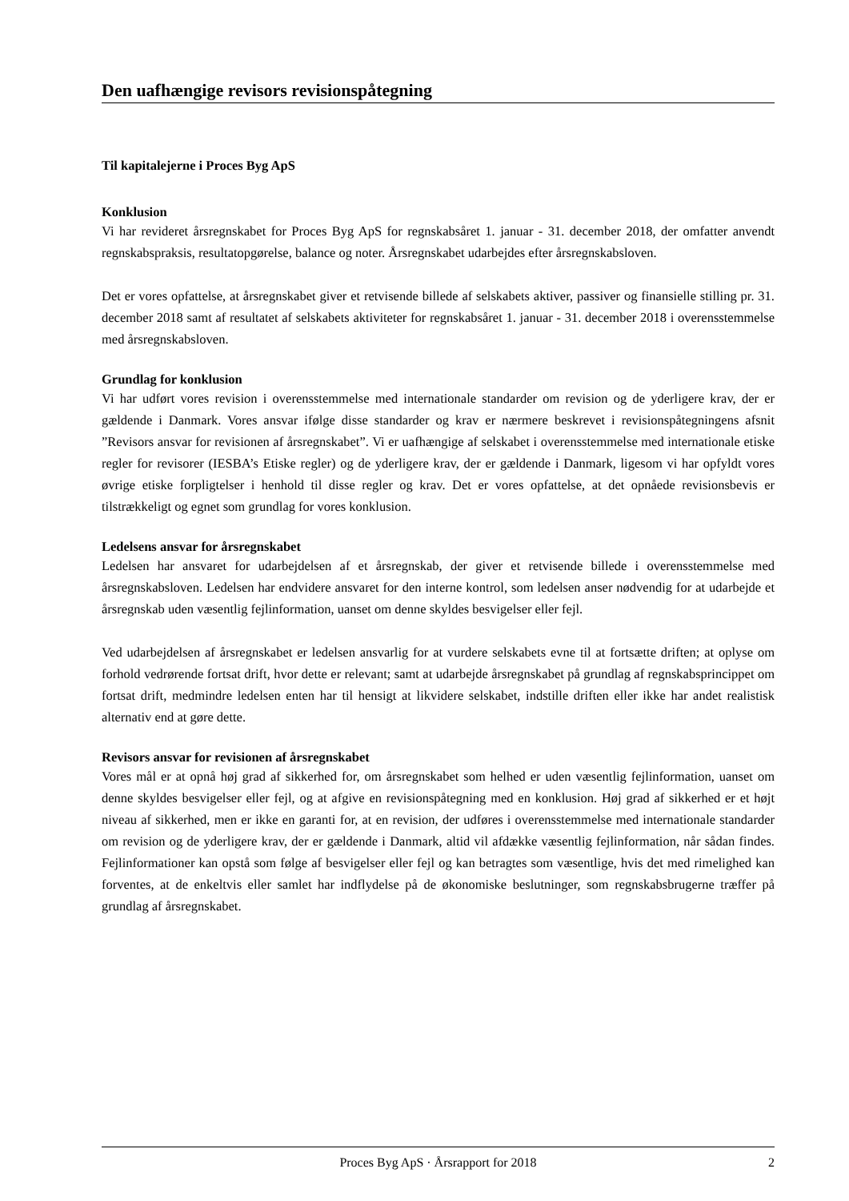Den uafhængige revisors revisionspåtegning
Til kapitalejerne i Proces Byg ApS
Konklusion
Vi har revideret årsregnskabet for Proces Byg ApS for regnskabsåret 1. januar - 31. december 2018, der omfatter anvendt regnskabspraksis, resultatopgørelse, balance og noter. Årsregnskabet udarbejdes efter årsregnskabsloven.
Det er vores opfattelse, at årsregnskabet giver et retvisende billede af selskabets aktiver, passiver og finansielle stilling pr. 31. december 2018 samt af resultatet af selskabets aktiviteter for regnskabsåret 1. januar - 31. december 2018 i overensstemmelse med årsregnskabsloven.
Grundlag for konklusion
Vi har udført vores revision i overensstemmelse med internationale standarder om revision og de yderligere krav, der er gældende i Danmark. Vores ansvar ifølge disse standarder og krav er nærmere beskrevet i revisionspåtegningens afsnit ”Revisors ansvar for revisionen af årsregnskabet”. Vi er uafhængige af selskabet i overensstemmelse med internationale etiske regler for revisorer (IESBA’s Etiske regler) og de yderligere krav, der er gældende i Danmark, ligesom vi har opfyldt vores øvrige etiske forpligtelser i henhold til disse regler og krav. Det er vores opfattelse, at det opnåede revisionsbevis er tilstrækkeligt og egnet som grundlag for vores konklusion.
Ledelsens ansvar for årsregnskabet
Ledelsen har ansvaret for udarbejdelsen af et årsregnskab, der giver et retvisende billede i overensstemmelse med årsregnskabsloven. Ledelsen har endvidere ansvaret for den interne kontrol, som ledelsen anser nødvendig for at udarbejde et årsregnskab uden væsentlig fejlinformation, uanset om denne skyldes besvigelser eller fejl.
Ved udarbejdelsen af årsregnskabet er ledelsen ansvarlig for at vurdere selskabets evne til at fortsætte driften; at oplyse om forhold vedrørende fortsat drift, hvor dette er relevant; samt at udarbejde årsregnskabet på grundlag af regnskabsprincippet om fortsat drift, medmindre ledelsen enten har til hensigt at likvidere selskabet, indstille driften eller ikke har andet realistisk alternativ end at gøre dette.
Revisors ansvar for revisionen af årsregnskabet
Vores mål er at opnå høj grad af sikkerhed for, om årsregnskabet som helhed er uden væsentlig fejlinformation, uanset om denne skyldes besvigelser eller fejl, og at afgive en revisionspåtegning med en konklusion. Høj grad af sikkerhed er et højt niveau af sikkerhed, men er ikke en garanti for, at en revision, der udføres i overensstemmelse med internationale standarder om revision og de yderligere krav, der er gældende i Danmark, altid vil afdække væsentlig fejlinformation, når sådan findes. Fejlinformationer kan opstå som følge af besvigelser eller fejl og kan betragtes som væsentlige, hvis det med rimelighed kan forventes, at de enkeltvis eller samlet har indflydelse på de økonomiske beslutninger, som regnskabsbrugerne træffer på grundlag af årsregnskabet.
Proces Byg ApS · Årsrapport for 2018 2